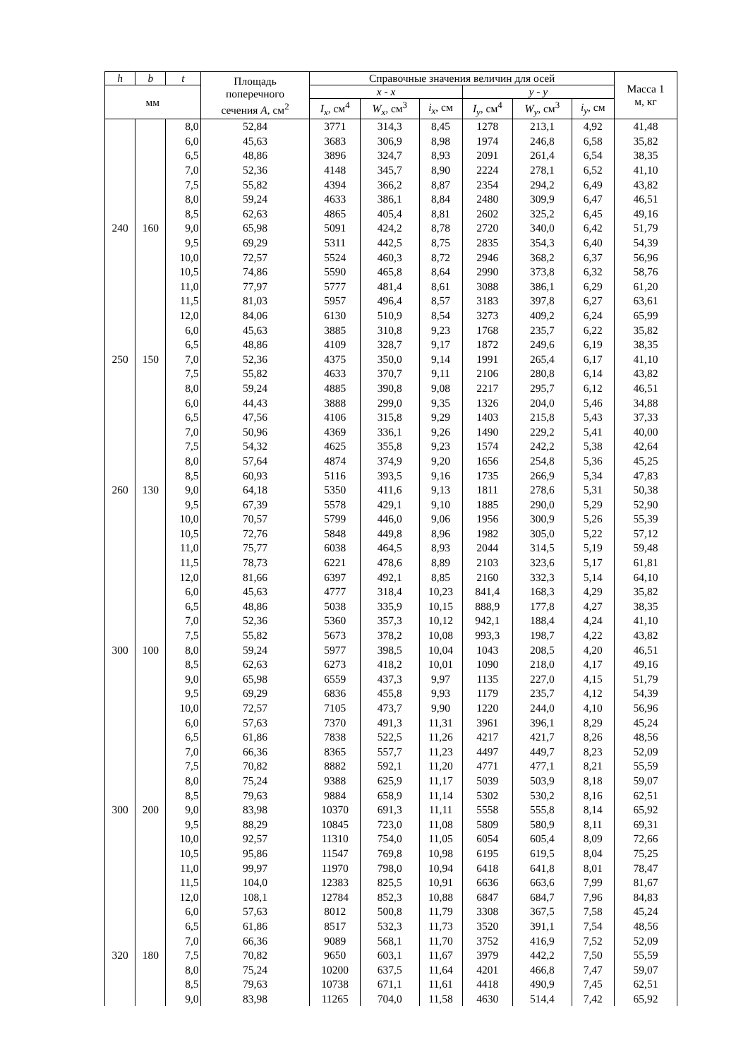| h | b | t | Площадь поперечного сечения A , см<sup>2</sup> | Справочные значения величин для осей | | | | | | Масса 1 м, кг |
| --- | --- | --- | --- | --- | --- | --- | --- | --- | --- | --- |
| мм | | | | x - x | | | y - y | | | |
| | | | | I<sub>x</sub> , см<sup>4</sup> | W<sub>x</sub> , см<sup>3</sup> | i<sub>x</sub> , см | I<sub>y</sub> , см<sup>4</sup> | W<sub>y</sub> , см<sup>3</sup> | i<sub>y</sub> , см | |
| | | 8,0 | 52,84 | 3771 | 314,3 | 8,45 | 1278 | 213,1 | 4,92 | 41,48 |
| 240 | 160 | 6,0 | 45,63 | 3683 | 306,9 | 8,98 | 1974 | 246,8 | 6,58 | 35,82 |
| | | 6,5 | 48,86 | 3896 | 324,7 | 8,93 | 2091 | 261,4 | 6,54 | 38,35 |
| | | 7,0 | 52,36 | 4148 | 345,7 | 8,90 | 2224 | 278,1 | 6,52 | 41,10 |
| | | 7,5 | 55,82 | 4394 | 366,2 | 8,87 | 2354 | 294,2 | 6,49 | 43,82 |
| | | 8,0 | 59,24 | 4633 | 386,1 | 8,84 | 2480 | 309,9 | 6,47 | 46,51 |
| | | 8,5 | 62,63 | 4865 | 405,4 | 8,81 | 2602 | 325,2 | 6,45 | 49,16 |
| | | 9,0 | 65,98 | 5091 | 424,2 | 8,78 | 2720 | 340,0 | 6,42 | 51,79 |
| | | 9,5 | 69,29 | 5311 | 442,5 | 8,75 | 2835 | 354,3 | 6,40 | 54,39 |
| | | 10,0 | 72,57 | 5524 | 460,3 | 8,72 | 2946 | 368,2 | 6,37 | 56,96 |
| | | 10,5 | 74,86 | 5590 | 465,8 | 8,64 | 2990 | 373,8 | 6,32 | 58,76 |
| | | 11,0 | 77,97 | 5777 | 481,4 | 8,61 | 3088 | 386,1 | 6,29 | 61,20 |
| | | 11,5 | 81,03 | 5957 | 496,4 | 8,57 | 3183 | 397,8 | 6,27 | 63,61 |
| | | 12,0 | 84,06 | 6130 | 510,9 | 8,54 | 3273 | 409,2 | 6,24 | 65,99 |
| 250 | 150 | 6,0 | 45,63 | 3885 | 310,8 | 9,23 | 1768 | 235,7 | 6,22 | 35,82 |
| | | 6,5 | 48,86 | 4109 | 328,7 | 9,17 | 1872 | 249,6 | 6,19 | 38,35 |
| | | 7,0 | 52,36 | 4375 | 350,0 | 9,14 | 1991 | 265,4 | 6,17 | 41,10 |
| | | 7,5 | 55,82 | 4633 | 370,7 | 9,11 | 2106 | 280,8 | 6,14 | 43,82 |
| | | 8,0 | 59,24 | 4885 | 390,8 | 9,08 | 2217 | 295,7 | 6,12 | 46,51 |
| 260 | 130 | 6,0 | 44,43 | 3888 | 299,0 | 9,35 | 1326 | 204,0 | 5,46 | 34,88 |
| | | 6,5 | 47,56 | 4106 | 315,8 | 9,29 | 1403 | 215,8 | 5,43 | 37,33 |
| | | 7,0 | 50,96 | 4369 | 336,1 | 9,26 | 1490 | 229,2 | 5,41 | 40,00 |
| | | 7,5 | 54,32 | 4625 | 355,8 | 9,23 | 1574 | 242,2 | 5,38 | 42,64 |
| | | 8,0 | 57,64 | 4874 | 374,9 | 9,20 | 1656 | 254,8 | 5,36 | 45,25 |
| | | 8,5 | 60,93 | 5116 | 393,5 | 9,16 | 1735 | 266,9 | 5,34 | 47,83 |
| | | 9,0 | 64,18 | 5350 | 411,6 | 9,13 | 1811 | 278,6 | 5,31 | 50,38 |
| | | 9,5 | 67,39 | 5578 | 429,1 | 9,10 | 1885 | 290,0 | 5,29 | 52,90 |
| | | 10,0 | 70,57 | 5799 | 446,0 | 9,06 | 1956 | 300,9 | 5,26 | 55,39 |
| | | 10,5 | 72,76 | 5848 | 449,8 | 8,96 | 1982 | 305,0 | 5,22 | 57,12 |
| | | 11,0 | 75,77 | 6038 | 464,5 | 8,93 | 2044 | 314,5 | 5,19 | 59,48 |
| | | 11,5 | 78,73 | 6221 | 478,6 | 8,89 | 2103 | 323,6 | 5,17 | 61,81 |
| | | 12,0 | 81,66 | 6397 | 492,1 | 8,85 | 2160 | 332,3 | 5,14 | 64,10 |
| 300 | 100 | 6,0 | 45,63 | 4777 | 318,4 | 10,23 | 841,4 | 168,3 | 4,29 | 35,82 |
| | | 6,5 | 48,86 | 5038 | 335,9 | 10,15 | 888,9 | 177,8 | 4,27 | 38,35 |
| | | 7,0 | 52,36 | 5360 | 357,3 | 10,12 | 942,1 | 188,4 | 4,24 | 41,10 |
| | | 7,5 | 55,82 | 5673 | 378,2 | 10,08 | 993,3 | 198,7 | 4,22 | 43,82 |
| | | 8,0 | 59,24 | 5977 | 398,5 | 10,04 | 1043 | 208,5 | 4,20 | 46,51 |
| | | 8,5 | 62,63 | 6273 | 418,2 | 10,01 | 1090 | 218,0 | 4,17 | 49,16 |
| | | 9,0 | 65,98 | 6559 | 437,3 | 9,97 | 1135 | 227,0 | 4,15 | 51,79 |
| | | 9,5 | 69,29 | 6836 | 455,8 | 9,93 | 1179 | 235,7 | 4,12 | 54,39 |
| | | 10,0 | 72,57 | 7105 | 473,7 | 9,90 | 1220 | 244,0 | 4,10 | 56,96 |
| 300 | 200 | 6,0 | 57,63 | 7370 | 491,3 | 11,31 | 3961 | 396,1 | 8,29 | 45,24 |
| | | 6,5 | 61,86 | 7838 | 522,5 | 11,26 | 4217 | 421,7 | 8,26 | 48,56 |
| | | 7,0 | 66,36 | 8365 | 557,7 | 11,23 | 4497 | 449,7 | 8,23 | 52,09 |
| | | 7,5 | 70,82 | 8882 | 592,1 | 11,20 | 4771 | 477,1 | 8,21 | 55,59 |
| | | 8,0 | 75,24 | 9388 | 625,9 | 11,17 | 5039 | 503,9 | 8,18 | 59,07 |
| | | 8,5 | 79,63 | 9884 | 658,9 | 11,14 | 5302 | 530,2 | 8,16 | 62,51 |
| | | 9,0 | 83,98 | 10370 | 691,3 | 11,11 | 5558 | 555,8 | 8,14 | 65,92 |
| | | 9,5 | 88,29 | 10845 | 723,0 | 11,08 | 5809 | 580,9 | 8,11 | 69,31 |
| | | 10,0 | 92,57 | 11310 | 754,0 | 11,05 | 6054 | 605,4 | 8,09 | 72,66 |
| | | 10,5 | 95,86 | 11547 | 769,8 | 10,98 | 6195 | 619,5 | 8,04 | 75,25 |
| | | 11,0 | 99,97 | 11970 | 798,0 | 10,94 | 6418 | 641,8 | 8,01 | 78,47 |
| | | 11,5 | 104,0 | 12383 | 825,5 | 10,91 | 6636 | 663,6 | 7,99 | 81,67 |
| | | 12,0 | 108,1 | 12784 | 852,3 | 10,88 | 6847 | 684,7 | 7,96 | 84,83 |
| 320 | 180 | 6,0 | 57,63 | 8012 | 500,8 | 11,79 | 3308 | 367,5 | 7,58 | 45,24 |
| | | 6,5 | 61,86 | 8517 | 532,3 | 11,73 | 3520 | 391,1 | 7,54 | 48,56 |
| | | 7,0 | 66,36 | 9089 | 568,1 | 11,70 | 3752 | 416,9 | 7,52 | 52,09 |
| | | 7,5 | 70,82 | 9650 | 603,1 | 11,67 | 3979 | 442,2 | 7,50 | 55,59 |
| | | 8,0 | 75,24 | 10200 | 637,5 | 11,64 | 4201 | 466,8 | 7,47 | 59,07 |
| | | 8,5 | 79,63 | 10738 | 671,1 | 11,61 | 4418 | 490,9 | 7,45 | 62,51 |
| | | 9,0 | 83,98 | 11265 | 704,0 | 11,58 | 4630 | 514,4 | 7,42 | 65,92 |